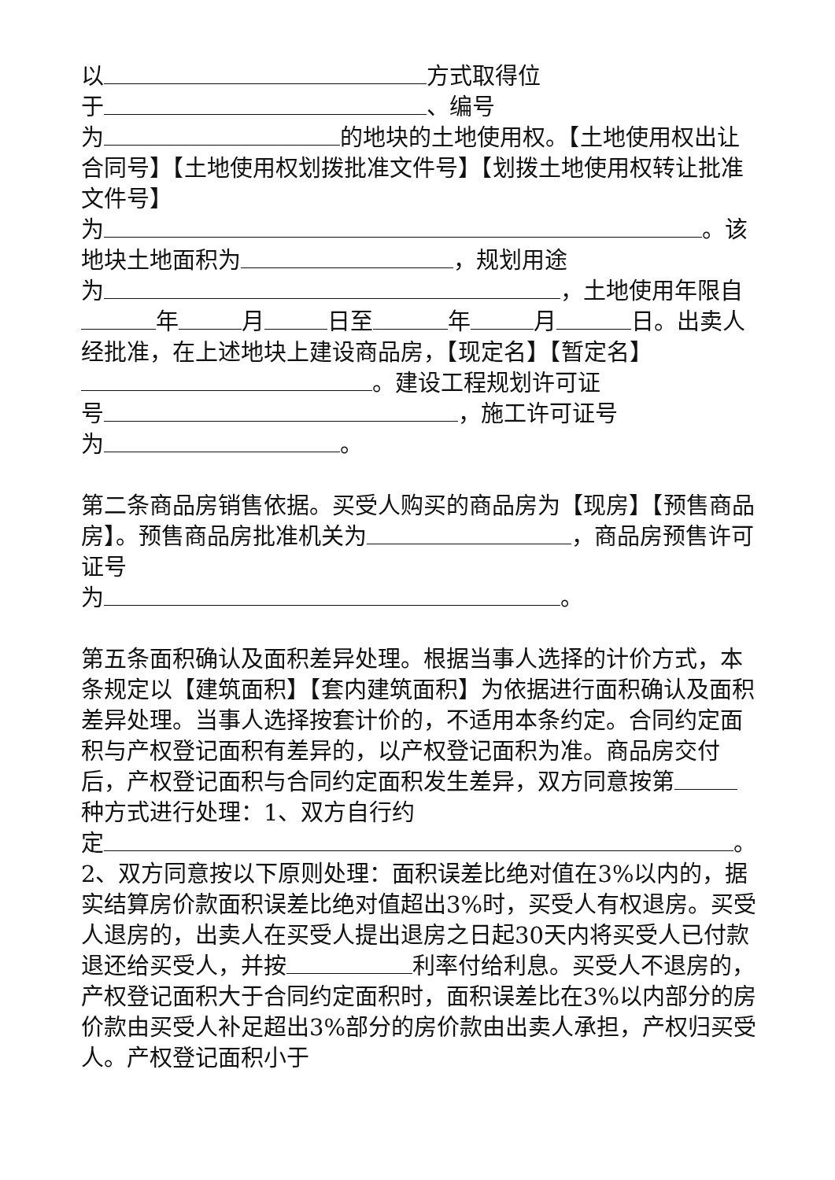以 方式取得位
于 、编号
为 的地块的土地使用权。【土地使用权出让合同号】【土地使用权划拨批准文件号】【划拨土地使用权转让批准文件号】
为 。该地块土地面积为 ，规划用途
为 ，土地使用年限自 年 月 日至 年 月 日。出卖人经批准，在上述地块上建设商品房，【现定名】【暂定名】 。建设工程规划许可证
号 ，施工许可证号
为 。
第二条商品房销售依据。买受人购买的商品房为【现房】【预售商品房】。预售商品房批准机关为 ，商品房预售许可证号
为 。
第五条面积确认及面积差异处理。根据当事人选择的计价方式，本条规定以【建筑面积】【套内建筑面积】为依据进行面积确认及面积差异处理。当事人选择按套计价的，不适用本条约定。合同约定面积与产权登记面积有差异的，以产权登记面积为准。商品房交付后，产权登记面积与合同约定面积发生差异，双方同意按第 种方式进行处理：1、双方自行约
定 。
2、双方同意按以下原则处理：面积误差比绝对值在3%以内的，据实结算房价款面积误差比绝对值超出3%时，买受人有权退房。买受人退房的，出卖人在买受人提出退房之日起30天内将买受人已付款退还给买受人，并按 利率付给利息。买受人不退房的，产权登记面积大于合同约定面积时，面积误差比在3%以内部分的房价款由买受人补足超出3%部分的房价款由出卖人承担，产权归买受人。产权登记面积小于